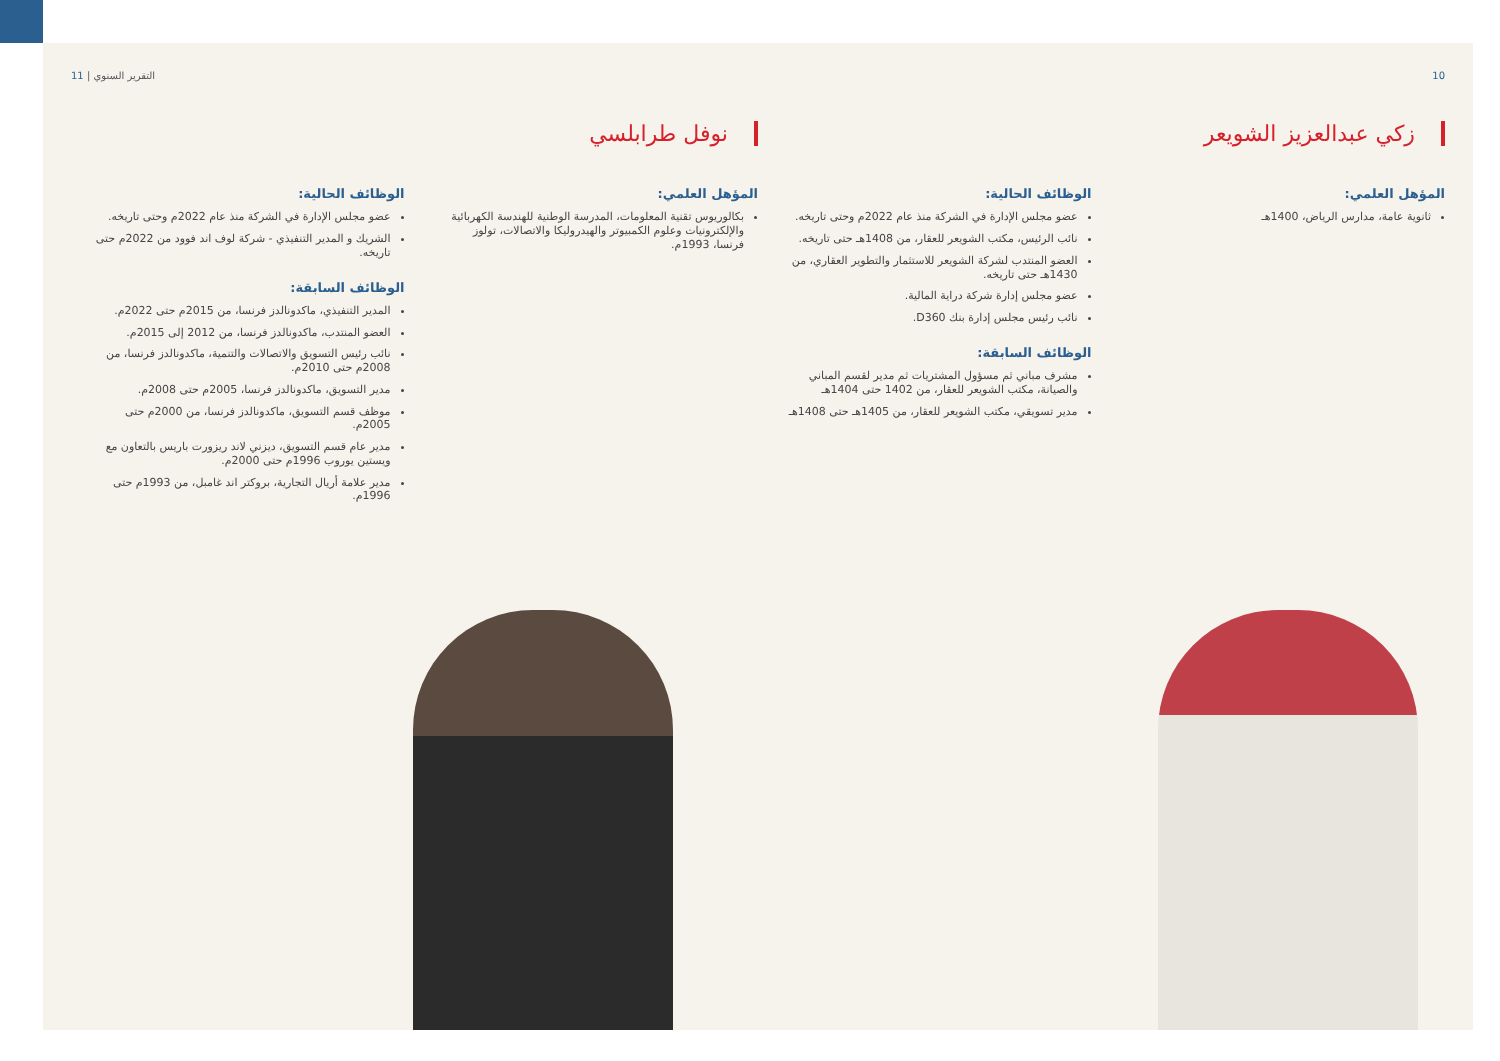التقرير السنوي | 11 10
زكي عبدالعزيز الشويعر
المؤهل العلمي:
ثانوية عامة، مدارس الرياض، 1400هـ
الوظائف الحالية:
عضو مجلس الإدارة في الشركة منذ عام 2022م وحتى تاريخه.
نائب الرئيس، مكتب الشويعر للعقار، من 1408هـ حتى تاريخه.
العضو المنتدب لشركة الشويعر للاستثمار والتطوير العقاري، من 1430هـ حتى تاريخه.
عضو مجلس إدارة شركة دراية المالية.
نائب رئيس مجلس إدارة بنك D360.
الوظائف السابقة:
مشرف مباني ثم مسؤول المشتريات ثم مدير لقسم المباني والصيانة، مكتب الشويعر للعقار، من 1402 حتى 1404هـ
مدير تسويقي، مكتب الشويعر للعقار، من 1405هـ حتى 1408هـ
نوفل طرابلسي
المؤهل العلمي:
بكالوريوس تقنية المعلومات، المدرسة الوطنية للهندسة الكهربائية والإلكترونيات وعلوم الكمبيوتر والهيدروليكا والاتصالات، تولوز فرنسا، 1993م.
الوظائف الحالية:
عضو مجلس الإدارة في الشركة منذ عام 2022م وحتى تاريخه.
الشريك و المدير التنفيذي - شركة لوف اند فوود من 2022م حتى تاريخه.
الوظائف السابقة:
المدير التنفيذي، ماكدونالدز فرنسا، من 2015م حتى 2022م.
العضو المنتدب، ماكدونالدز فرنسا، من 2012 إلى 2015م.
نائب رئيس التسويق والاتصالات والتنمية، ماكدونالدز فرنسا، من 2008م حتى 2010م.
مدير التسويق، ماكدونالدز فرنسا، 2005م حتى 2008م.
موظف قسم التسويق، ماكدونالدز فرنسا، من 2000م حتى 2005م.
مدير عام قسم التسويق، ديزني لاند ريزورت باريس بالتعاون مع ويستين يوروب 1996م حتى 2000م.
مدير علامة أريال التجارية، بروكتر اند غامبل، من 1993م حتى 1996م.